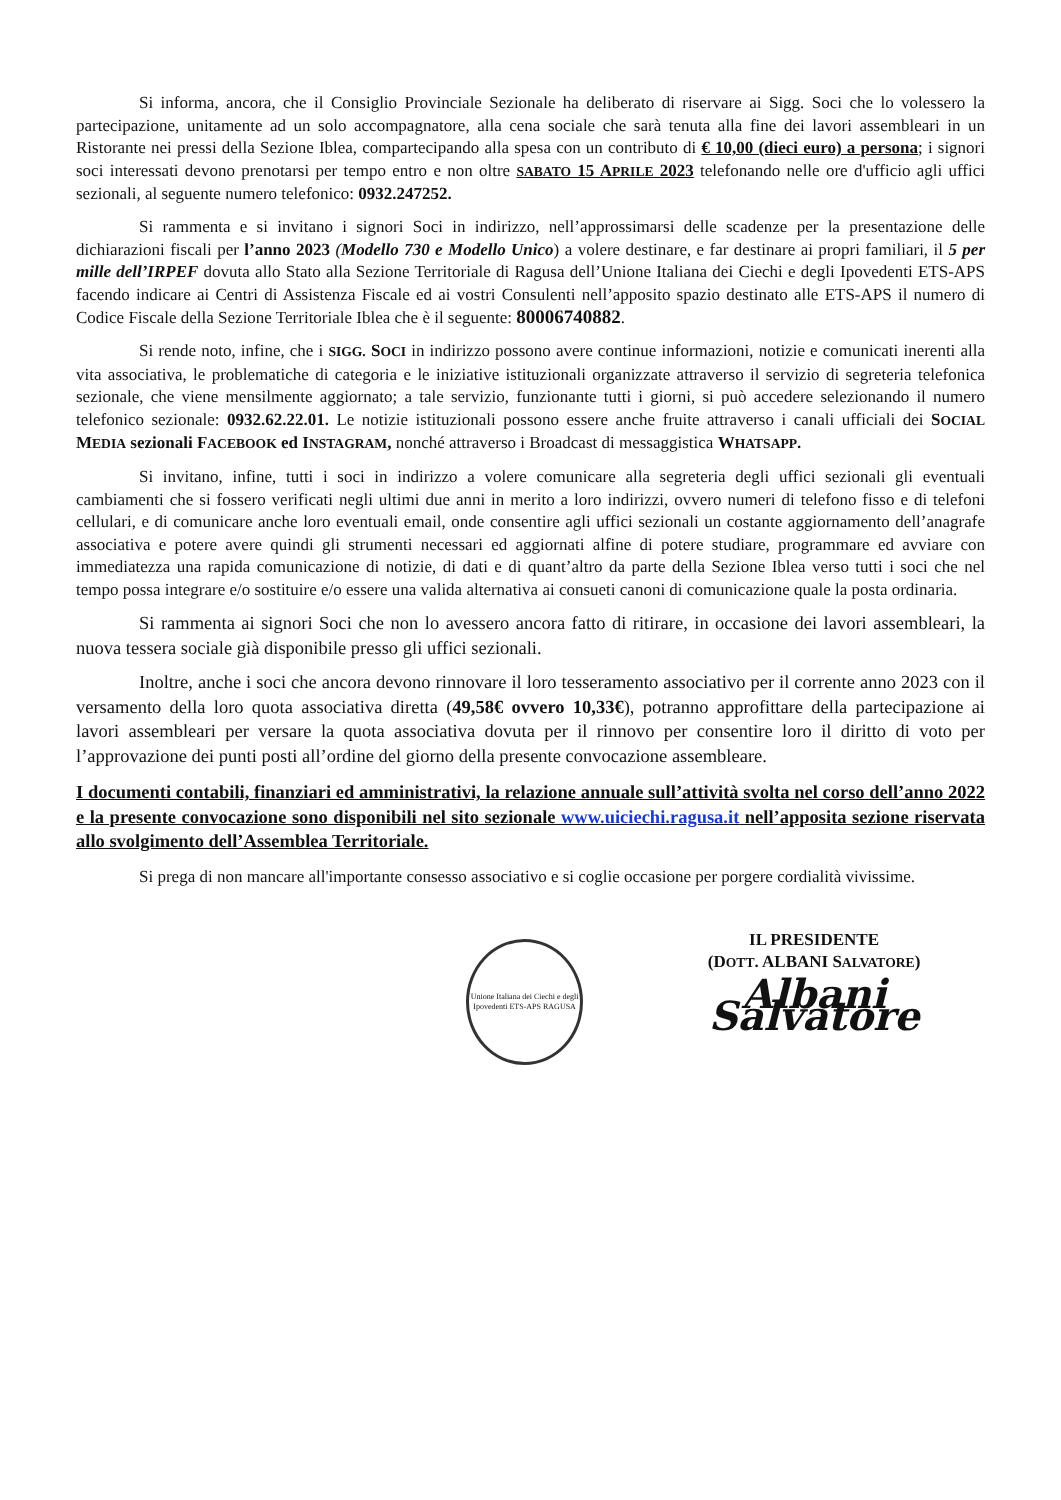Si informa, ancora, che il Consiglio Provinciale Sezionale ha deliberato di riservare ai Sigg. Soci che lo volessero la partecipazione, unitamente ad un solo accompagnatore, alla cena sociale che sarà tenuta alla fine dei lavori assembleari in un Ristorante nei pressi della Sezione Iblea, compartecipando alla spesa con un contributo di € 10,00 (dieci euro) a persona; i signori soci interessati devono prenotarsi per tempo entro e non oltre SABATO 15 APRILE 2023 telefonando nelle ore d'ufficio agli uffici sezionali, al seguente numero telefonico: 0932.247252.
Si rammenta e si invitano i signori Soci in indirizzo, nell’approssimarsi delle scadenze per la presentazione delle dichiarazioni fiscali per l’anno 2023 (Modello 730 e Modello Unico) a volere destinare, e far destinare ai propri familiari, il 5 per mille dell’IRPEF dovuta allo Stato alla Sezione Territoriale di Ragusa dell’Unione Italiana dei Ciechi e degli Ipovedenti ETS-APS facendo indicare ai Centri di Assistenza Fiscale ed ai vostri Consulenti nell’apposito spazio destinato alle ETS-APS il numero di Codice Fiscale della Sezione Territoriale Iblea che è il seguente: 80006740882.
Si rende noto, infine, che i SIGG. SOCI in indirizzo possono avere continue informazioni, notizie e comunicati inerenti alla vita associativa, le problematiche di categoria e le iniziative istituzionali organizzate attraverso il servizio di segreteria telefonica sezionale, che viene mensilmente aggiornato; a tale servizio, funzionante tutti i giorni, si può accedere selezionando il numero telefonico sezionale: 0932.62.22.01. Le notizie istituzionali possono essere anche fruite attraverso i canali ufficiali dei SOCIAL MEDIA sezionali FACEBOOK ed INSTAGRAM, nonché attraverso i Broadcast di messaggistica WHATSAPP.
Si invitano, infine, tutti i soci in indirizzo a volere comunicare alla segreteria degli uffici sezionali gli eventuali cambiamenti che si fossero verificati negli ultimi due anni in merito a loro indirizzi, ovvero numeri di telefono fisso e di telefoni cellulari, e di comunicare anche loro eventuali email, onde consentire agli uffici sezionali un costante aggiornamento dell’anagrafe associativa e potere avere quindi gli strumenti necessari ed aggiornati alfine di potere studiare, programmare ed avviare con immediatezza una rapida comunicazione di notizie, di dati e di quant’altro da parte della Sezione Iblea verso tutti i soci che nel tempo possa integrare e/o sostituire e/o essere una valida alternativa ai consueti canoni di comunicazione quale la posta ordinaria.
Si rammenta ai signori Soci che non lo avessero ancora fatto di ritirare, in occasione dei lavori assembleari, la nuova tessera sociale già disponibile presso gli uffici sezionali.
Inoltre, anche i soci che ancora devono rinnovare il loro tesseramento associativo per il corrente anno 2023 con il versamento della loro quota associativa diretta (49,58€ ovvero 10,33€), potranno approfittare della partecipazione ai lavori assembleari per versare la quota associativa dovuta per il rinnovo per consentire loro il diritto di voto per l’approvazione dei punti posti all’ordine del giorno della presente convocazione assembleare.
I documenti contabili, finanziari ed amministrativi, la relazione annuale sull’attività svolta nel corso dell’anno 2022 e la presente convocazione sono disponibili nel sito sezionale www.uiciechi.ragusa.it nell’apposita sezione riservata allo svolgimento dell’Assemblea Territoriale.
Si prega di non mancare all'importante consesso associativo e si coglie occasione per porgere cordialità vivissime.
Unione Italiana dei Ciechi e degli Ipovedenti ETS-APS RAGUSA
IL PRESIDENTE
(DOTT. ALBANI SALVATORE)
Albani Salvatore